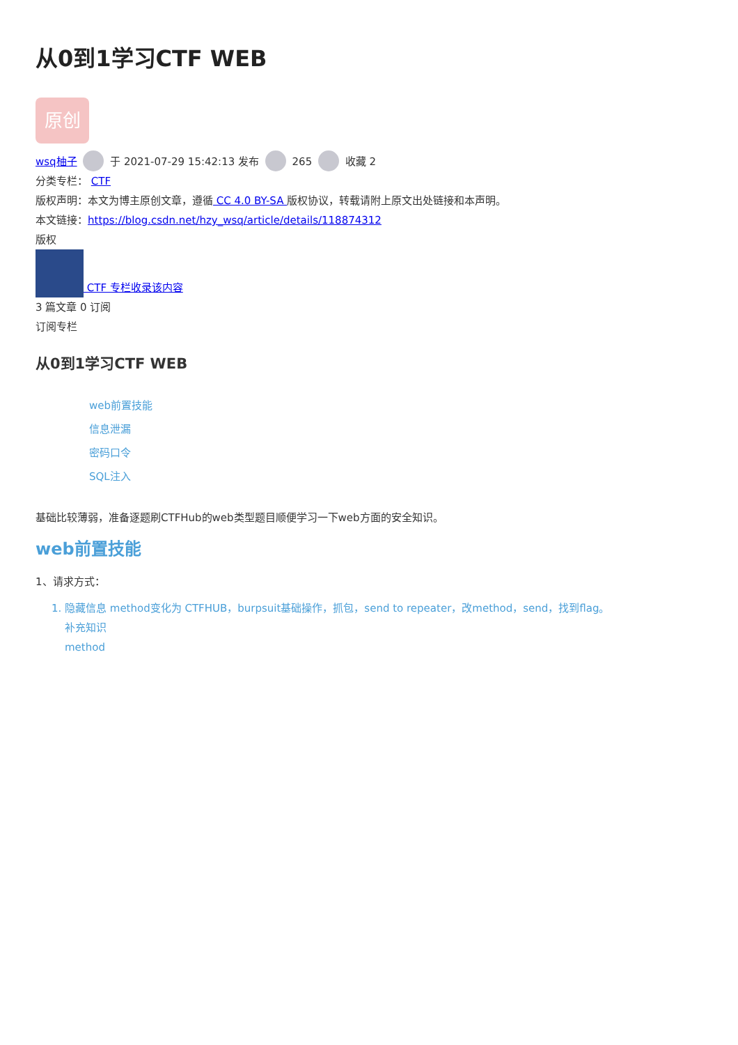从0到1学习CTF WEB
原创
wsq柚子 于 2021-07-29 15:42:13 发布 265 收藏 2
分类专栏： CTF
版权声明：本文为博主原创文章，遵循 CC 4.0 BY-SA 版权协议，转载请附上原文出处链接和本声明。
本文链接：https://blog.csdn.net/hzy_wsq/article/details/118874312
版权
CTF 专栏收录该内容
3 篇文章 0 订阅
订阅专栏
从0到1学习CTF WEB
web前置技能
信息泄漏
密码口令
SQL注入
基础比较薄弱，准备逐题刷CTFHub的web类型题目顺便学习一下web方面的安全知识。
web前置技能
1、请求方式：
1. 隐藏信息 method变化为 CTFHUB，burpsuit基础操作，抓包，send to repeater，改method，send，找到flag。
补充知识
method